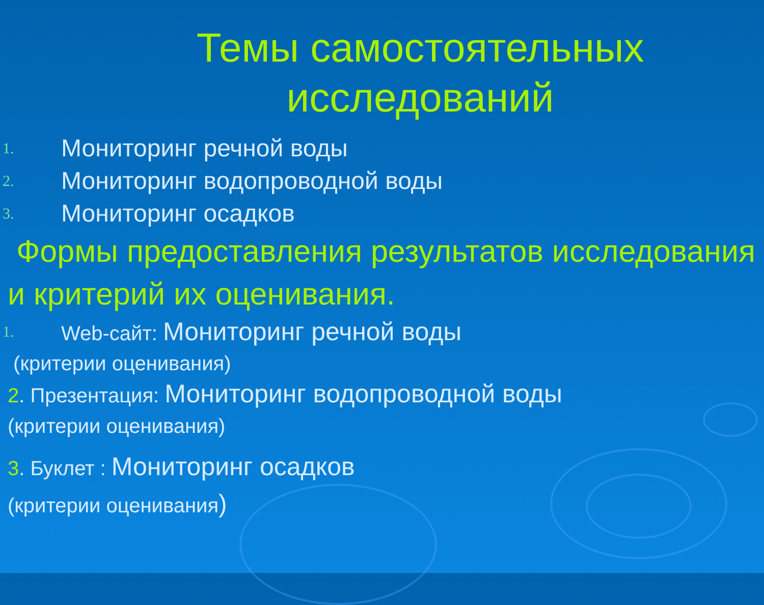Темы самостоятельных исследований
1. Мониторинг речной воды
2. Мониторинг водопроводной воды
3. Мониторинг осадков
Формы предоставления результатов исследования и критерий их оценивания.
1. Web-сайт: Мониторинг речной воды
(критерии оценивания)
2. Презентация: Мониторинг водопроводной воды
(критерии оценивания)
3. Буклет : Мониторинг осадков
(критерии оценивания)